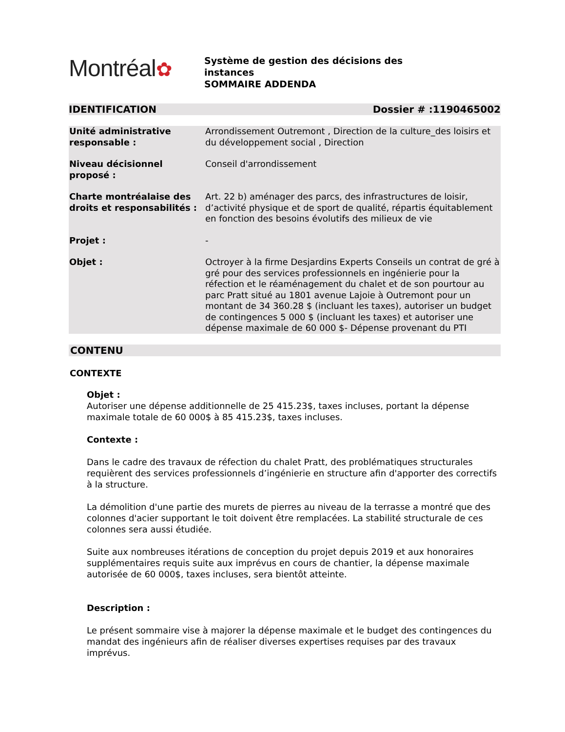Montréal✿
Système de gestion des décisions des
instances
SOMMAIRE ADDENDA
IDENTIFICATION Dossier # :1190465002
| Unité administrative responsable : | Arrondissement Outremont , Direction de la culture_des loisirs et du développement social , Direction |
| Niveau décisionnel proposé : | Conseil d'arrondissement |
| Charte montréalaise des droits et responsabilités : | Art. 22 b) aménager des parcs, des infrastructures de loisir, d’activité physique et de sport de qualité, répartis équitablement en fonction des besoins évolutifs des milieux de vie |
| Projet : | - |
| Objet : | Octroyer à la firme Desjardins Experts Conseils un contrat de gré à gré pour des services professionnels en ingénierie pour la réfection et le réaménagement du chalet et de son pourtour au parc Pratt situé au 1801 avenue Lajoie à Outremont pour un montant de 34 360.28 $ (incluant les taxes), autoriser un budget de contingences 5 000 $ (incluant les taxes) et autoriser une dépense maximale de 60 000 $- Dépense provenant du PTI |
CONTENU
CONTEXTE
Objet :
Autoriser une dépense additionnelle de 25 415.23$, taxes incluses, portant la dépense maximale totale de 60 000$ à 85 415.23$, taxes incluses.
Contexte :
Dans le cadre des travaux de réfection du chalet Pratt, des problématiques structurales requièrent des services professionnels d’ingénierie en structure afin d'apporter des correctifs à la structure.
La démolition d'une partie des murets de pierres au niveau de la terrasse a montré que des colonnes d'acier supportant le toit doivent être remplacées. La stabilité structurale de ces colonnes sera aussi étudiée.
Suite aux nombreuses itérations de conception du projet depuis 2019 et aux honoraires supplémentaires requis suite aux imprévus en cours de chantier, la dépense maximale autorisée de 60 000$, taxes incluses, sera bientôt atteinte.
Description :
Le présent sommaire vise à majorer la dépense maximale et le budget des contingences du mandat des ingénieurs afin de réaliser diverses expertises requises par des travaux imprévus.